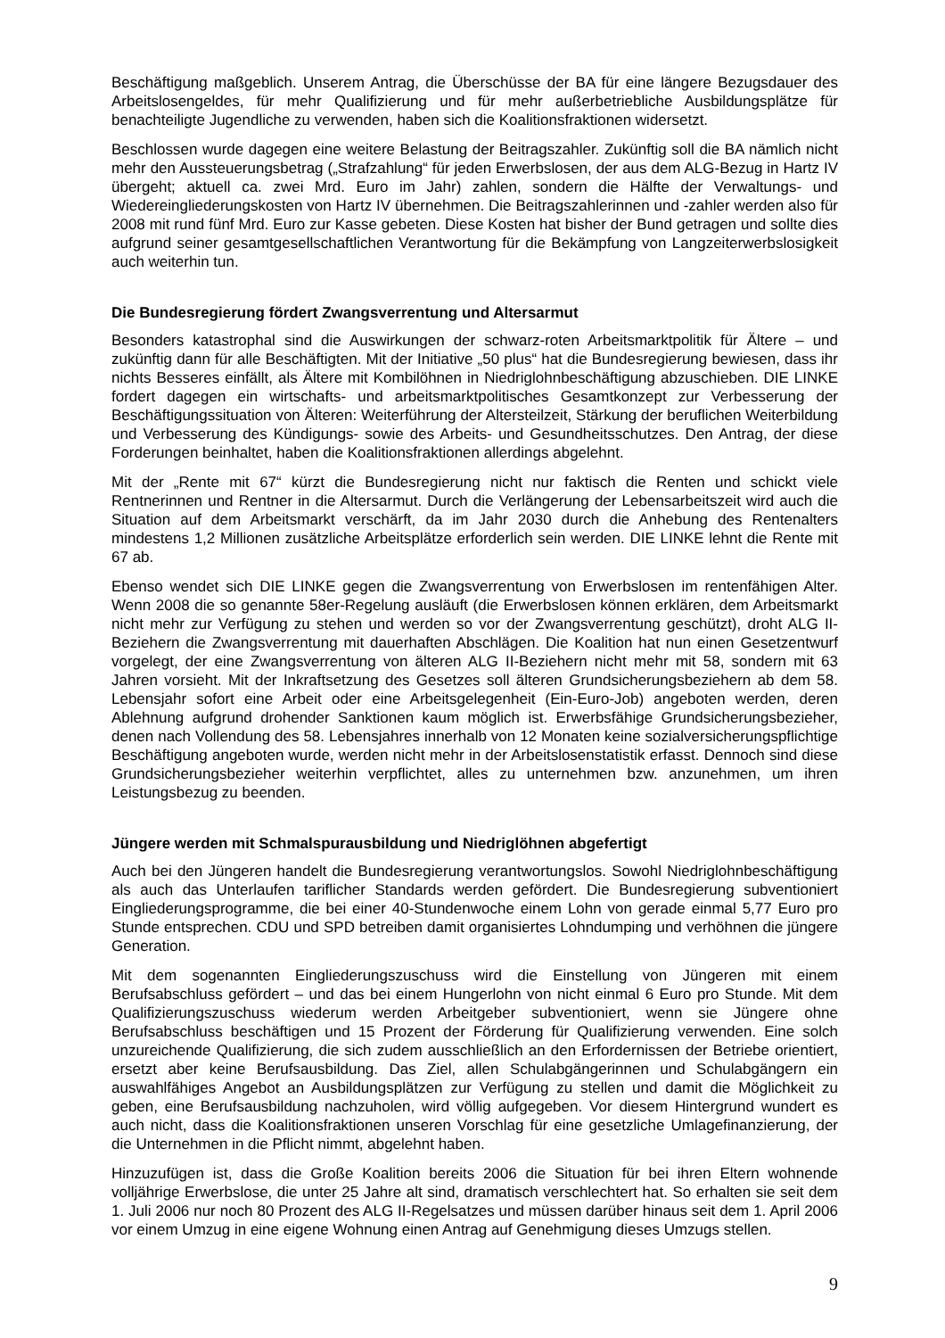Beschäftigung maßgeblich. Unserem Antrag, die Überschüsse der BA für eine längere Bezugsdauer des Arbeitslosengeldes, für mehr Qualifizierung und für mehr außerbetriebliche Ausbildungsplätze für benachteiligte Jugendliche zu verwenden, haben sich die Koalitionsfraktionen widersetzt.
Beschlossen wurde dagegen eine weitere Belastung der Beitragszahler. Zukünftig soll die BA nämlich nicht mehr den Aussteuerungsbetrag („Strafzahlung“ für jeden Erwerbslosen, der aus dem ALG-Bezug in Hartz IV übergeht; aktuell ca. zwei Mrd. Euro im Jahr) zahlen, sondern die Hälfte der Verwaltungs- und Wiedereingliederungskosten von Hartz IV übernehmen. Die Beitragszahlerinnen und -zahler werden also für 2008 mit rund fünf Mrd. Euro zur Kasse gebeten. Diese Kosten hat bisher der Bund getragen und sollte dies aufgrund seiner gesamtgesellschaftlichen Verantwortung für die Bekämpfung von Langzeiterwerbslosigkeit auch weiterhin tun.
Die Bundesregierung fördert Zwangsverrentung und Altersarmut
Besonders katastrophal sind die Auswirkungen der schwarz-roten Arbeitsmarktpolitik für Ältere – und zukünftig dann für alle Beschäftigten. Mit der Initiative „50 plus“ hat die Bundesregierung bewiesen, dass ihr nichts Besseres einfällt, als Ältere mit Kombilöhnen in Niedriglohnbeschäftigung abzuschieben. DIE LINKE fordert dagegen ein wirtschafts- und arbeitsmarktpolitisches Gesamtkonzept zur Verbesserung der Beschäftigungssituation von Älteren: Weiterführung der Altersteilzeit, Stärkung der beruflichen Weiterbildung und Verbesserung des Kündigungs- sowie des Arbeits- und Gesundheitsschutzes. Den Antrag, der diese Forderungen beinhaltet, haben die Koalitionsfraktionen allerdings abgelehnt.
Mit der „Rente mit 67“ kürzt die Bundesregierung nicht nur faktisch die Renten und schickt viele Rentnerinnen und Rentner in die Altersarmut. Durch die Verlängerung der Lebensarbeitszeit wird auch die Situation auf dem Arbeitsmarkt verschärft, da im Jahr 2030 durch die Anhebung des Rentenalters mindestens 1,2 Millionen zusätzliche Arbeitsplätze erforderlich sein werden. DIE LINKE lehnt die Rente mit 67 ab.
Ebenso wendet sich DIE LINKE gegen die Zwangsverrentung von Erwerbslosen im rentenfähigen Alter. Wenn 2008 die so genannte 58er-Regelung ausläuft (die Erwerbslosen können erklären, dem Arbeitsmarkt nicht mehr zur Verfügung zu stehen und werden so vor der Zwangsverrentung geschützt), droht ALG II-Beziehern die Zwangsverrentung mit dauerhaften Abschlägen. Die Koalition hat nun einen Gesetzentwurf vorgelegt, der eine Zwangsverrentung von älteren ALG II-Beziehern nicht mehr mit 58, sondern mit 63 Jahren vorsieht. Mit der Inkraftsetzung des Gesetzes soll älteren Grundsicherungsbeziehern ab dem 58. Lebensjahr sofort eine Arbeit oder eine Arbeitsgelegenheit (Ein-Euro-Job) angeboten werden, deren Ablehnung aufgrund drohender Sanktionen kaum möglich ist. Erwerbsfähige Grundsicherungsbezieher, denen nach Vollendung des 58. Lebensjahres innerhalb von 12 Monaten keine sozialversicherungspflichtige Beschäftigung angeboten wurde, werden nicht mehr in der Arbeitslosenstatistik erfasst. Dennoch sind diese Grundsicherungsbezieher weiterhin verpflichtet, alles zu unternehmen bzw. anzunehmen, um ihren Leistungsbezug zu beenden.
Jüngere werden mit Schmalspurausbildung und Niedriglöhnen abgefertigt
Auch bei den Jüngeren handelt die Bundesregierung verantwortungslos. Sowohl Niedriglohnbeschäftigung als auch das Unterlaufen tariflicher Standards werden gefördert. Die Bundesregierung subventioniert Eingliederungsprogramme, die bei einer 40-Stundenwoche einem Lohn von gerade einmal 5,77 Euro pro Stunde entsprechen. CDU und SPD betreiben damit organisiertes Lohndumping und verhöhnen die jüngere Generation.
Mit dem sogenannten Eingliederungszuschuss wird die Einstellung von Jüngeren mit einem Berufsabschluss gefördert – und das bei einem Hungerlohn von nicht einmal 6 Euro pro Stunde. Mit dem Qualifizierungszuschuss wiederum werden Arbeitgeber subventioniert, wenn sie Jüngere ohne Berufsabschluss beschäftigen und 15 Prozent der Förderung für Qualifizierung verwenden. Eine solch unzureichende Qualifizierung, die sich zudem ausschließlich an den Erfordernissen der Betriebe orientiert, ersetzt aber keine Berufsausbildung. Das Ziel, allen Schulabgängerinnen und Schulabgängern ein auswahlfähiges Angebot an Ausbildungsplätzen zur Verfügung zu stellen und damit die Möglichkeit zu geben, eine Berufsausbildung nachzuholen, wird völlig aufgegeben. Vor diesem Hintergrund wundert es auch nicht, dass die Koalitionsfraktionen unseren Vorschlag für eine gesetzliche Umlagefinanzierung, der die Unternehmen in die Pflicht nimmt, abgelehnt haben.
Hinzuzufügen ist, dass die Große Koalition bereits 2006 die Situation für bei ihren Eltern wohnende volljährige Erwerbslose, die unter 25 Jahre alt sind, dramatisch verschlechtert hat. So erhalten sie seit dem 1. Juli 2006 nur noch 80 Prozent des ALG II-Regelsatzes und müssen darüber hinaus seit dem 1. April 2006 vor einem Umzug in eine eigene Wohnung einen Antrag auf Genehmigung dieses Umzugs stellen.
9